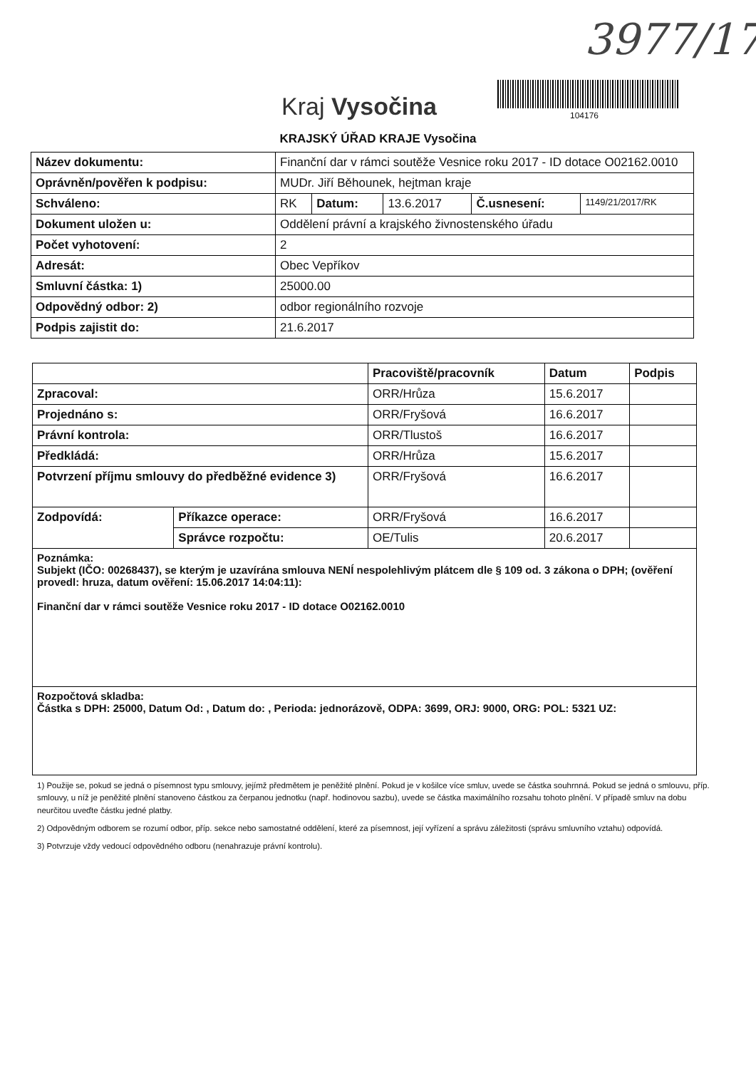3977/17
Kraj Vysočina 104176
KRAJSKÝ ÚŘAD KRAJE Vysočina
| Název dokumentu: | Finanční dar v rámci soutěže Vesnice roku 2017 - ID dotace O02162.0010 | | | | |
| Oprávněn/pověřen k podpisu: | MUDr. Jiří Běhounek, hejtman kraje | | | | |
| Schváleno: | RK | Datum: | 13.6.2017 | Č.usnesení: | 1149/21/2017/RK |
| Dokument uložen u: | Oddělení právní a krajského živnostenského úřadu | | | | |
| Počet vyhotovení: | 2 | | | | |
| Adresát: | Obec Vepříkov | | | | |
| Smluvní částka: 1) | 25000.00 | | | | |
| Odpovědný odbor: 2) | odbor regionálního rozvoje | | | | |
| Podpis zajistit do: | 21.6.2017 | | | | |
| | | Pracoviště/pracovník | Datum | Podpis |
| --- | --- | --- | --- | --- |
| Zpracoval: | | ORR/Hrůza | 15.6.2017 | |
| Projednáno s: | | ORR/Fryšová | 16.6.2017 | |
| Právní kontrola: | | ORR/Tlustoš | 16.6.2017 | |
| Předkládá: | | ORR/Hrůza | 15.6.2017 | |
| Potvrzení příjmu smlouvy do předběžné evidence 3) | | ORR/Fryšová | 16.6.2017 | |
| Zodpovídá: | Příkazce operace: | ORR/Fryšová | 16.6.2017 | |
| | Správce rozpočtu: | OE/Tulis | 20.6.2017 | |
| Poznámka: Subjekt (IČO: 00268437), se kterým je uzavírána smlouva NENÍ nespolehlivým plátcem dle § 109 od. 3 zákona o DPH; (ověření provedl: hruza, datum ověření: 15.06.2017 14:04:11): Finanční dar v rámci soutěže Vesnice roku 2017 - ID dotace O02162.0010 | | | | |
| Rozpočtová skladba: Částka s DPH: 25000, Datum Od: , Datum do: , Perioda: jednorázově, ODPA: 3699, ORJ: 9000, ORG: POL: 5321 UZ: | | | | |
1) Použije se, pokud se jedná o písemnost typu smlouvy, jejímž předmětem je peněžité plnění. Pokud je v košilce více smluv, uvede se částka souhrnná. Pokud se jedná o smlouvu, příp. smlouvy, u níž je peněžité plnění stanoveno částkou za čerpanou jednotku (např. hodinovou sazbu), uvede se částka maximálního rozsahu tohoto plnění. V případě smluv na dobu neurčitou uveďte částku jedné platby.
2) Odpovědným odborem se rozumí odbor, příp. sekce nebo samostatné oddělení, které za písemnost, její vyřízení a správu záležitosti (správu smluvního vztahu) odpovídá.
3) Potvrzuje vždy vedoucí odpovědného odboru (nenahrazuje právní kontrolu).